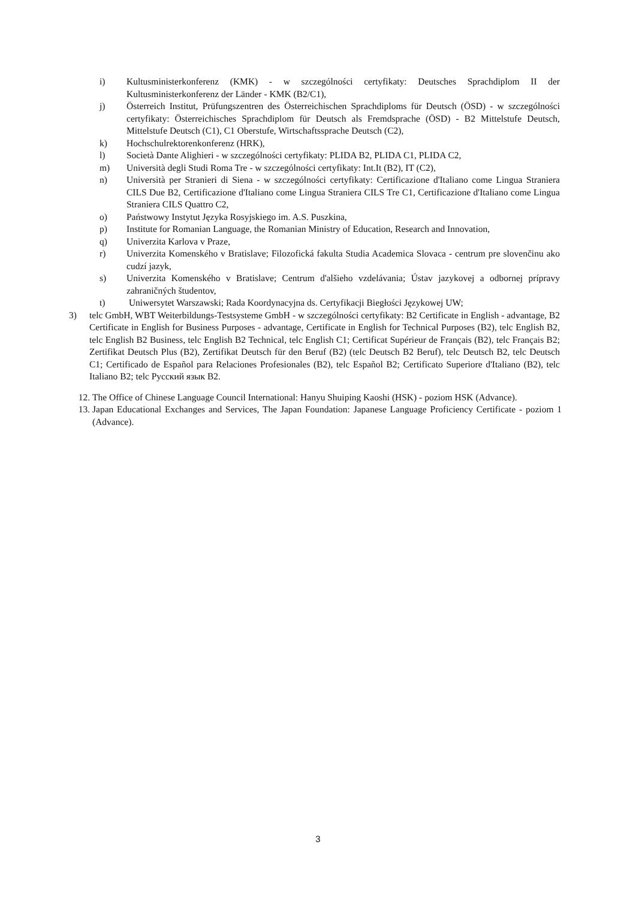i) Kultusministerkonferenz (KMK) - w szczególności certyfikaty: Deutsches Sprachdiplom II der Kultusministerkonferenz der Länder - KMK (B2/C1),
j) Österreich Institut, Prüfungszentren des Österreichischen Sprachdiploms für Deutsch (ÖSD) - w szczególności certyfikaty: Österreichisches Sprachdiplom für Deutsch als Fremdsprache (ÖSD) - B2 Mittelstufe Deutsch, Mittelstufe Deutsch (C1), C1 Oberstufe, Wirtschaftssprache Deutsch (C2),
k) Hochschulrektorenkonferenz (HRK),
l) Società Dante Alighieri - w szczególności certyfikaty: PLIDA B2, PLIDA C1, PLIDA C2,
m) Università degli Studi Roma Tre - w szczególności certyfikaty: Int.It (B2), IT (C2),
n) Università per Stranieri di Siena - w szczególności certyfikaty: Certificazione d'Italiano come Lingua Straniera CILS Due B2, Certificazione d'Italiano come Lingua Straniera CILS Tre C1, Certificazione d'Italiano come Lingua Straniera CILS Quattro C2,
o) Państwowy Instytut Języka Rosyjskiego im. A.S. Puszkina,
p) Institute for Romanian Language, the Romanian Ministry of Education, Research and Innovation,
q) Univerzita Karlova v Praze,
r) Univerzita Komenského v Bratislave; Filozofická fakulta Studia Academica Slovaca - centrum pre slovenčinu ako cudzí jazyk,
s) Univerzita Komenského v Bratislave; Centrum d'alšieho vzdelávania; Ústav jazykovej a odbornej prípravy zahraničných študentov,
t) Uniwersytet Warszawski; Rada Koordynacyjna ds. Certyfikacji Biegłości Językowej UW;
3) telc GmbH, WBT Weiterbildungs-Testsysteme GmbH - w szczególności certyfikaty: B2 Certificate in English - advantage, B2 Certificate in English for Business Purposes - advantage, Certificate in English for Technical Purposes (B2), telc English B2, telc English B2 Business, telc English B2 Technical, telc English C1; Certificat Supérieur de Français (B2), telc Français B2; Zertifikat Deutsch Plus (B2), Zertifikat Deutsch für den Beruf (B2) (telc Deutsch B2 Beruf), telc Deutsch B2, telc Deutsch C1; Certificado de Español para Relaciones Profesionales (B2), telc Español B2; Certificato Superiore d'Italiano (B2), telc Italiano B2; telc Русский язык B2.
12. The Office of Chinese Language Council International: Hanyu Shuiping Kaoshi (HSK) - poziom HSK (Advance).
13. Japan Educational Exchanges and Services, The Japan Foundation: Japanese Language Proficiency Certificate - poziom 1 (Advance).
3